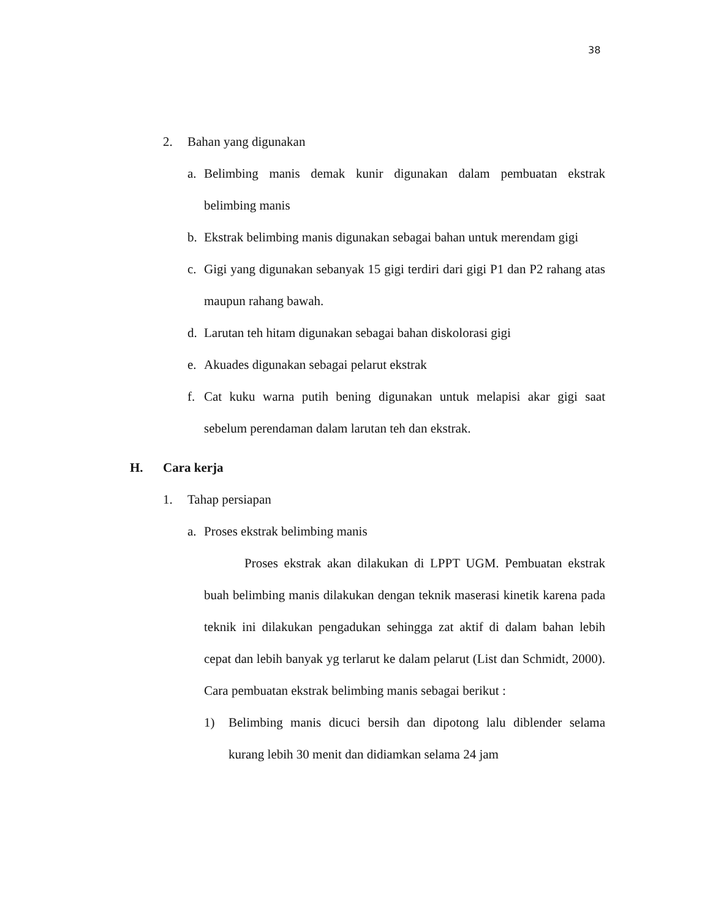38
2. Bahan yang digunakan
a. Belimbing manis demak kunir digunakan dalam pembuatan ekstrak belimbing manis
b. Ekstrak belimbing manis digunakan sebagai bahan untuk merendam gigi
c. Gigi yang digunakan sebanyak 15 gigi terdiri dari gigi P1 dan P2 rahang atas maupun rahang bawah.
d. Larutan teh hitam digunakan sebagai bahan diskolorasi gigi
e. Akuades digunakan sebagai pelarut ekstrak
f. Cat kuku warna putih bening digunakan untuk melapisi akar gigi saat sebelum perendaman dalam larutan teh dan ekstrak.
H. Cara kerja
1. Tahap persiapan
a. Proses ekstrak belimbing manis
Proses ekstrak akan dilakukan di LPPT UGM. Pembuatan ekstrak buah belimbing manis dilakukan dengan teknik maserasi kinetik karena pada teknik ini dilakukan pengadukan sehingga zat aktif di dalam bahan lebih cepat dan lebih banyak yg terlarut ke dalam pelarut (List dan Schmidt, 2000). Cara pembuatan ekstrak belimbing manis sebagai berikut :
1) Belimbing manis dicuci bersih dan dipotong lalu diblender selama kurang lebih 30 menit dan didiamkan selama 24 jam